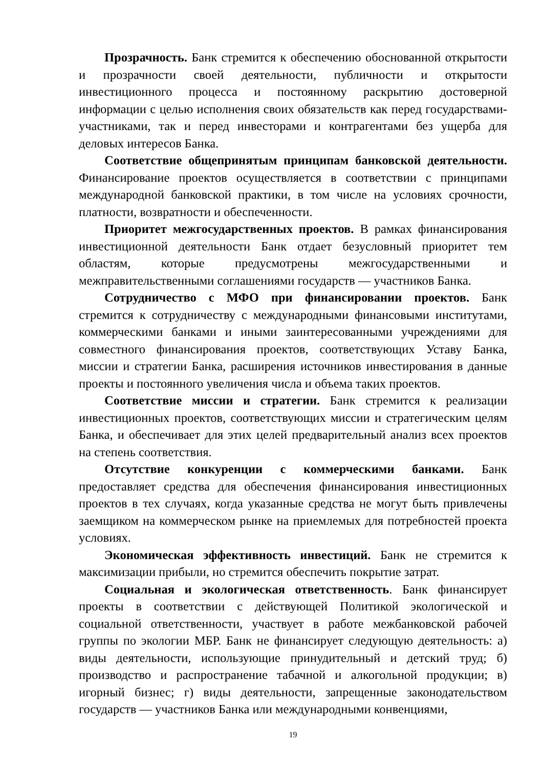Прозрачность. Банк стремится к обеспечению обоснованной открытости и прозрачности своей деятельности, публичности и открытости инвестиционного процесса и постоянному раскрытию достоверной информации с целью исполнения своих обязательств как перед государствами-участниками, так и перед инвесторами и контрагентами без ущерба для деловых интересов Банка.
Соответствие общепринятым принципам банковской деятельности. Финансирование проектов осуществляется в соответствии с принципами международной банковской практики, в том числе на условиях срочности, платности, возвратности и обеспеченности.
Приоритет межгосударственных проектов. В рамках финансирования инвестиционной деятельности Банк отдает безусловный приоритет тем областям, которые предусмотрены межгосударственными и межправительственными соглашениями государств — участников Банка.
Сотрудничество с МФО при финансировании проектов. Банк стремится к сотрудничеству с международными финансовыми институтами, коммерческими банками и иными заинтересованными учреждениями для совместного финансирования проектов, соответствующих Уставу Банка, миссии и стратегии Банка, расширения источников инвестирования в данные проекты и постоянного увеличения числа и объема таких проектов.
Соответствие миссии и стратегии. Банк стремится к реализации инвестиционных проектов, соответствующих миссии и стратегическим целям Банка, и обеспечивает для этих целей предварительный анализ всех проектов на степень соответствия.
Отсутствие конкуренции с коммерческими банками. Банк предоставляет средства для обеспечения финансирования инвестиционных проектов в тех случаях, когда указанные средства не могут быть привлечены заемщиком на коммерческом рынке на приемлемых для потребностей проекта условиях.
Экономическая эффективность инвестиций. Банк не стремится к максимизации прибыли, но стремится обеспечить покрытие затрат.
Социальная и экологическая ответственность. Банк финансирует проекты в соответствии с действующей Политикой экологической и социальной ответственности, участвует в работе межбанковской рабочей группы по экологии МБР. Банк не финансирует следующую деятельность: а) виды деятельности, использующие принудительный и детский труд; б) производство и распространение табачной и алкогольной продукции; в) игорный бизнес; г) виды деятельности, запрещенные законодательством государств — участников Банка или международными конвенциями,
19